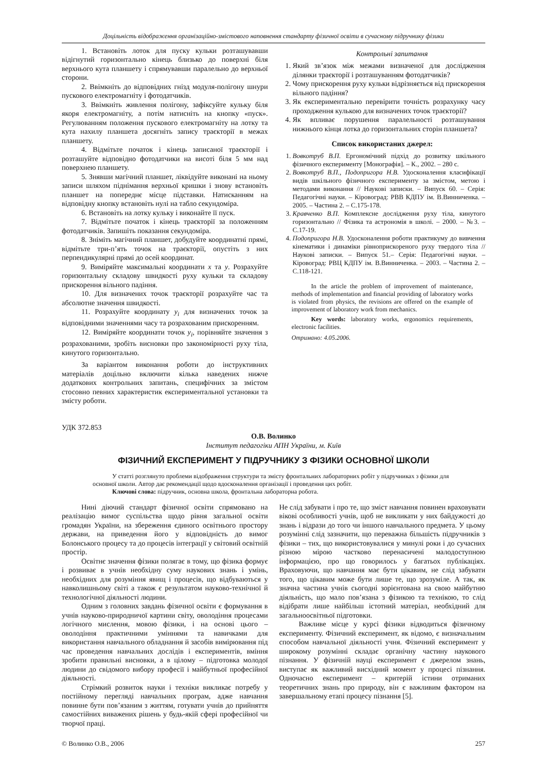Доцільність відображення організаційно-змістового наповнення стандарту фізичної освіти в сучасному підручнику фізики
1. Встановіть лоток для пуску кульки розташувавши відігнутий горизонтально кінець близько до поверхні біля верхнього кута планшету і спрямувавши паралельно до верхньої сторони.
2. Ввімкніть до відповідних гнізд модуля-полігону шнури пускового електромагніту і фотодатчиків.
3. Ввімкніть живлення полігону, зафіксуйте кульку біля якоря електромагніту, а потім натисніть на кнопку «пуск». Регулюванням положення пускового електромагніту на лотку та кута нахилу планшета досягніть запису траєкторії в межах планшету.
4. Відмітьте початок і кінець записаної траєкторії і розташуйте відповідно фотодатчики на висоті біля 5 мм над поверхнею планшету.
5. Знявши магічний планшет, ліквідуйте виконані на ньому записи шляхом піднімання верхньої кришки і знову встановіть планшет на попереднє місце підставки. Натисканням на відповідну кнопку встановіть нулі на табло секундоміра.
6. Встановіть на лотку кульку і виконайте її пуск.
7. Відмітьте початок і кінець траєкторії за положенням фотодатчиків. Запишіть показання секундоміра.
8. Зніміть магічний планшет, добудуйте координатні прямі, відмітьте три-п’ять точок на траєкторії, опустіть з них перпендикулярні прямі до осей координат.
9. Виміряйте максимальні координати x та y. Розрахуйте горизонтальну складову швидкості руху кульки та складову прискорення вільного падіння.
10. Для визначених точок траєкторії розрахуйте час та абсолютне значення швидкості.
11. Розрахуйте координату y<sub>i</sub> для визначених точок за відповідними значеннями часу та розрахованим прискоренням.
12. Виміряйте координати точок y<sub>i</sub>, порівняйте значення з розрахованими, зробіть висновки про закономірності руху тіла, кинутого горизонтально.
За варіантом виконання роботи до інструктивних матеріалів доцільно включити кілька наведених нижче додаткових контрольних запитань, специфічних за змістом стосовно певних характеристик експериментальної установки та змісту роботи.
Контрольні запитання
1. Який зв’язок між межами визначеної для дослідження ділянки траєкторії і розташуванням фотодатчиків?
2. Чому прискорення руху кульки відрізняється від прискорення вільного падіння?
3. Як експериментально перевірити точність розрахунку часу проходження кулькою для визначених точок траєкторії?
4. Як впливає порушення паралельності розташування нижнього кінця лотка до горизонтальних сторін планшета?
Список використаних джерел:
1. Вовкотруб В.П. Ергономічний підхід до розвитку шкільного фізичного експерименту [Монографія]. – К., 2002. – 280 с.
2. Вовкотруб В.П., Подопригора Н.В. Удосконалення класифікації видів шкільного фізичного експерименту за змістом, метою і методами виконання // Наукові записки. – Випуск 60. – Серія: Педагогічні науки. – Кіровоград: РВВ КДПУ ім. В.Винниченка. – 2005. – Частина 2. – С.175-178.
3. Кравченко В.П. Комплексне дослідження руху тіла, кинутого горизонтально // Фізика та астрономія в школі. – 2000. – №3. – С.17-19.
4. Подопригора Н.В. Удосконалення роботи практикуму до вивчення кінематики і динаміки рівноприскореного руху твердого тіла // Наукові записки. – Випуск 51.– Серія: Педагогічні науки. – Кіровоград: РВЦ КДПУ ім. В.Винниченка. – 2003. – Частина 2. – С.118-121.
In the article the problem of improvement of maintenance, methods of implementation and financial providing of laboratory works is violated from physics, the revisions are offered on the example of improvement of laboratory work from mechanics.
Key words: laboratory works, ergonomics requirements, electronic facilities.
Отримано: 4.05.2006.
УДК 372.853
О.В. Волинко
Інститут педагогіки АПН України, м. Київ
ФІЗИЧНИЙ ЕКСПЕРИМЕНТ У ПІДРУЧНИКУ З ФІЗИКИ ОСНОВНОЇ ШКОЛИ
У статті розглянуто проблеми відображення структури та змісту фронтальних лабораторних робіт у підручниках з фізики для основної школи. Автор дає рекомендації щодо вдосконалення організації і проведення цих робіт.
Ключові слова: підручник, основна школа, фронтальна лабораторна робота.
Нині діючий стандарт фізичної освіти спрямовано на реалізацію вимог суспільства щодо рівня загальної освіти громадян України, на збереження єдиного освітнього простору держави, на приведення його у відповідність до вимог Болонського процесу та до процесів інтеграції у світовий освітній простір.
Освітнє значення фізики полягає в тому, що фізика формує і розвиває в учнів необхідну суму наукових знань і умінь, необхідних для розуміння явищ і процесів, що відбуваються у навколишньому світі а також є результатом науково-технічної й технологічної діяльності людини.
Одним з головних завдань фізичної освіти є формування в учнів науково-природничої картини світу, оволодіння процесами логічного мислення, мовою фізики, і на основі цього – оволодіння практичними уміннями та навичками для використання навчального обладнання й засобів вимірювання під час проведення навчальних дослідів і експериментів, вміння зробити правильні висновки, а в цілому – підготовка молодої людини до свідомого вибору професії і майбутньої професійної діяльності.
Стрімкий розвиток науки і техніки викликає потребу у постійному перегляді навчальних програм, адже навчання повинне бути пов’язаним з життям, готувати учнів до прийняття самостійних виважених рішень у будь-якій сфері професійної чи творчої праці.
Не слід забувати і про те, що зміст навчання повинен враховувати вікові особливості учнів, щоб не викликати у них байдужості до знань і відрази до того чи іншого навчального предмета. У цьому розумінні слід зазначити, що переважна більшість підручників з фізики – тих, що використовувалися у минулі роки і до сучасних різною мірою частково перенасичені малодоступною інформацією, про що говорилось у багатьох публікаціях. Враховуючи, що навчання має бути цікавим, не слід забувати того, що цікавим може бути лише те, що зрозуміле. А так, як значна частина учнів сьогодні зорієнтована на свою майбутню діяльність, що мало пов’язана з фізикою та технікою, то слід відібрати лише найбільш істотний матеріал, необхідний для загальноосвітньої підготовки.
Важливе місце у курсі фізики відводиться фізичному експерименту. Фізичний експеримент, як відомо, є визначальним способом навчальної діяльності учня. Фізичний експеримент у широкому розумінні складає органічну частину наукового пізнання. У фізичній науці експеримент є джерелом знань, виступає як важливий висхідний момент у процесі пізнання. Одночасно експеримент – критерій істини отриманих теоретичних знань про природу, він є важливим фактором на завершальному етапі процесу пізнання [5].
© Волинко О.В., 2006 257